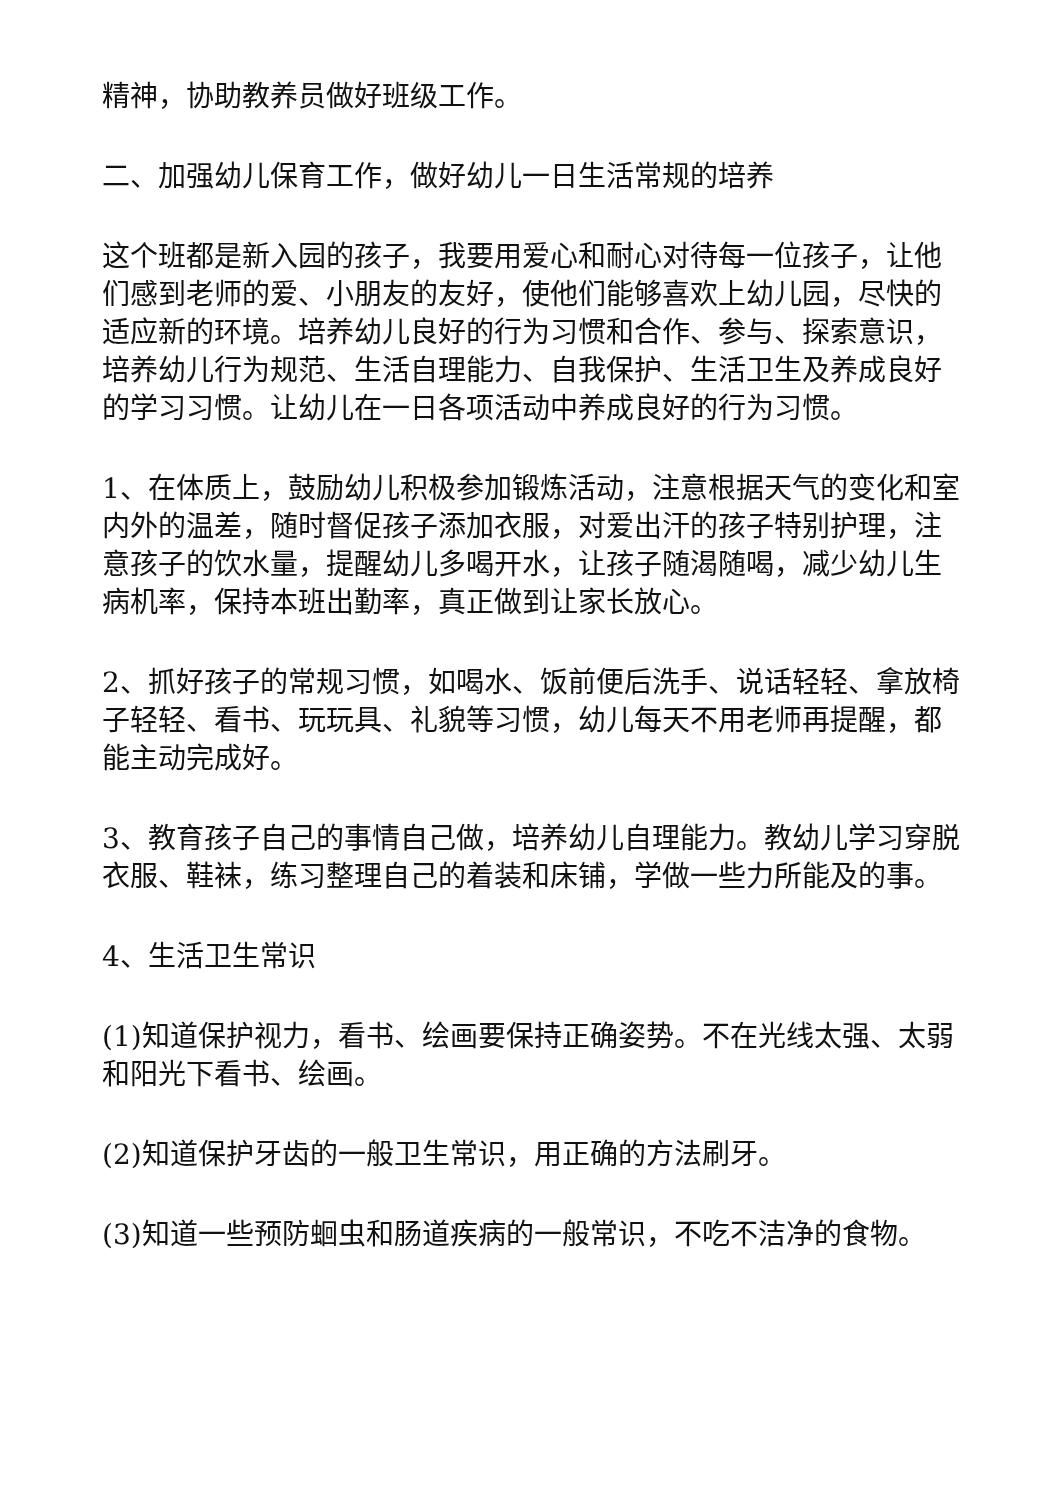精神，协助教养员做好班级工作。
二、加强幼儿保育工作，做好幼儿一日生活常规的培养
这个班都是新入园的孩子，我要用爱心和耐心对待每一位孩子，让他们感到老师的爱、小朋友的友好，使他们能够喜欢上幼儿园，尽快的适应新的环境。培养幼儿良好的行为习惯和合作、参与、探索意识，培养幼儿行为规范、生活自理能力、自我保护、生活卫生及养成良好的学习习惯。让幼儿在一日各项活动中养成良好的行为习惯。
1、在体质上，鼓励幼儿积极参加锻炼活动，注意根据天气的变化和室内外的温差，随时督促孩子添加衣服，对爱出汗的孩子特别护理，注意孩子的饮水量，提醒幼儿多喝开水，让孩子随渴随喝，减少幼儿生病机率，保持本班出勤率，真正做到让家长放心。
2、抓好孩子的常规习惯，如喝水、饭前便后洗手、说话轻轻、拿放椅子轻轻、看书、玩玩具、礼貌等习惯，幼儿每天不用老师再提醒，都能主动完成好。
3、教育孩子自己的事情自己做，培养幼儿自理能力。教幼儿学习穿脱衣服、鞋袜，练习整理自己的着装和床铺，学做一些力所能及的事。
4、生活卫生常识
(1)知道保护视力，看书、绘画要保持正确姿势。不在光线太强、太弱和阳光下看书、绘画。
(2)知道保护牙齿的一般卫生常识，用正确的方法刷牙。
(3)知道一些预防蛔虫和肠道疾病的一般常识，不吃不洁净的食物。